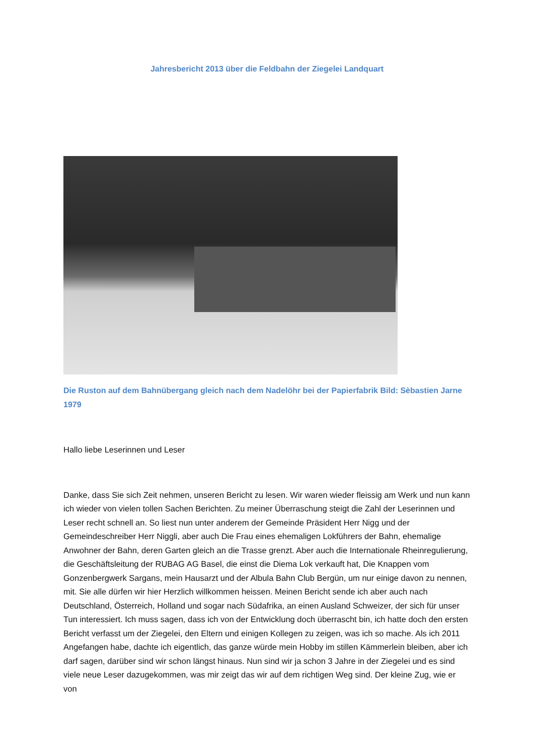Jahresbericht 2013 über die Feldbahn der Ziegelei Landquart
Die Ruston auf dem Bahnübergang gleich nach dem Nadelöhr bei der Papierfabrik Bild: Sèbastien Jarne 1979
Hallo liebe Leserinnen und Leser
Danke, dass Sie sich Zeit nehmen, unseren Bericht zu lesen. Wir waren wieder fleissig am Werk und nun kann ich wieder von vielen tollen Sachen Berichten. Zu meiner Überraschung steigt die Zahl der Leserinnen und Leser recht schnell an. So liest nun unter anderem der Gemeinde Präsident Herr Nigg und der Gemeindeschreiber Herr Niggli, aber auch Die Frau eines ehemaligen Lokführers der Bahn, ehemalige Anwohner der Bahn, deren Garten gleich an die Trasse grenzt. Aber auch die Internationale Rheinregulierung, die Geschäftsleitung der RUBAG AG Basel, die einst die Diema Lok verkauft hat, Die Knappen vom Gonzenbergwerk Sargans, mein Hausarzt und der Albula Bahn Club Bergün, um nur einige davon zu nennen, mit. Sie alle dürfen wir hier Herzlich willkommen heissen. Meinen Bericht sende ich aber auch nach Deutschland, Österreich, Holland und sogar nach Südafrika, an einen Ausland Schweizer, der sich für unser Tun interessiert. Ich muss sagen, dass ich von der Entwicklung doch überrascht bin, ich hatte doch den ersten Bericht verfasst um der Ziegelei, den Eltern und einigen Kollegen zu zeigen, was ich so mache. Als ich 2011 Angefangen habe, dachte ich eigentlich, das ganze würde mein Hobby im stillen Kämmerlein bleiben, aber ich darf sagen, darüber sind wir schon längst hinaus. Nun sind wir ja schon 3 Jahre in der Ziegelei und es sind viele neue Leser dazugekommen, was mir zeigt das wir auf dem richtigen Weg sind. Der kleine Zug, wie er von